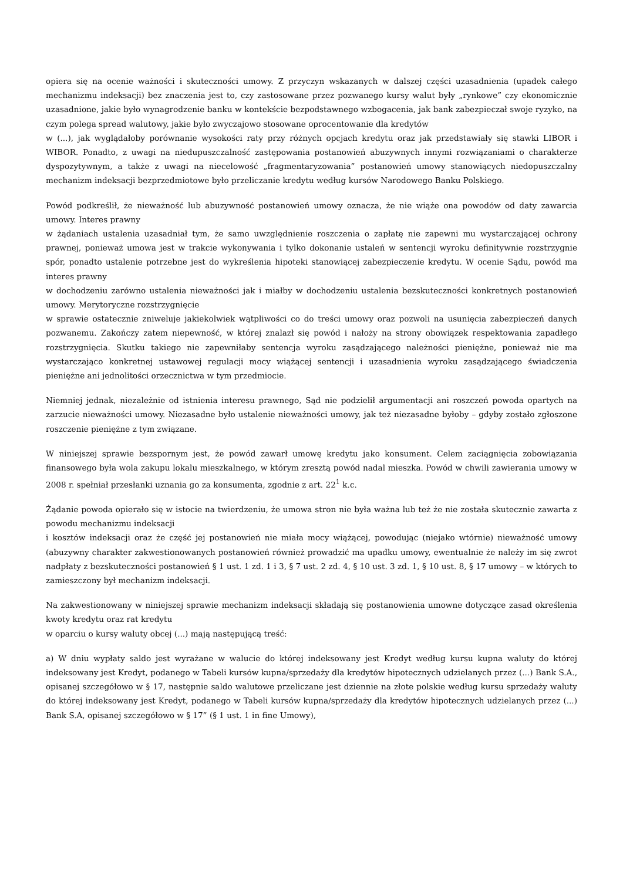opiera się na ocenie ważności i skuteczności umowy. Z przyczyn wskazanych w dalszej części uzasadnienia (upadek całego mechanizmu indeksacji) bez znaczenia jest to, czy zastosowane przez pozwanego kursy walut były „rynkowe” czy ekonomicznie uzasadnione, jakie było wynagrodzenie banku w kontekście bezpodstawnego wzbogacenia, jak bank zabezpieczał swoje ryzyko, na czym polega spread walutowy, jakie było zwyczajowo stosowane oprocentowanie dla kredytów
w (...), jak wyglądałoby porównanie wysokości raty przy różnych opcjach kredytu oraz jak przedstawiały się stawki LIBOR i WIBOR. Ponadto, z uwagi na niedupuszczalność zastępowania postanowień abuzywnych innymi rozwiązaniami o charakterze dyspozytywnym, a także z uwagi na niecelowość „fragmentaryzowania” postanowień umowy stanowiących niedopuszczalny mechanizm indeksacji bezprzedmiotowe było przeliczanie kredytu według kursów Narodowego Banku Polskiego.
Powód podkreślił, że nieważność lub abuzywność postanowień umowy oznacza, że nie wiąże ona powodów od daty zawarcia umowy. Interes prawny
w żądaniach ustalenia uzasadniał tym, że samo uwzględnienie roszczenia o zapłatę nie zapewni mu wystarczającej ochrony prawnej, ponieważ umowa jest w trakcie wykonywania i tylko dokonanie ustaleń w sentencji wyroku definitywnie rozstrzygnie spór, ponadto ustalenie potrzebne jest do wykreślenia hipoteki stanowiącej zabezpieczenie kredytu. W ocenie Sądu, powód ma interes prawny
w dochodzeniu zarówno ustalenia nieważności jak i miałby w dochodzeniu ustalenia bezskuteczności konkretnych postanowień umowy. Merytoryczne rozstrzygnięcie
w sprawie ostatecznie zniweluje jakiekolwiek wątpliwości co do treści umowy oraz pozwoli na usunięcia zabezpieczeń danych pozwanemu. Zakończy zatem niepewność, w której znalazł się powód i nałoży na strony obowiązek respektowania zapadłego rozstrzygnięcia. Skutku takiego nie zapewniłaby sentencja wyroku zasądzającego należności pieniężne, ponieważ nie ma wystarczająco konkretnej ustawowej regulacji mocy wiążącej sentencji i uzasadnienia wyroku zasądzającego świadczenia pieniężne ani jednolitości orzecznictwa w tym przedmiocie.
Niemniej jednak, niezależnie od istnienia interesu prawnego, Sąd nie podzielił argumentacji ani roszczeń powoda opartych na zarzucie nieważności umowy. Niezasadne było ustalenie nieważności umowy, jak też niezasadne byłoby – gdyby zostało zgłoszone roszczenie pieniężne z tym związane.
W niniejszej sprawie bezspornym jest, że powód zawarł umowę kredytu jako konsument. Celem zaciągnięcia zobowiązania finansowego była wola zakupu lokalu mieszkalnego, w którym zresztą powód nadal mieszka. Powód w chwili zawierania umowy w 2008 r. spełniał przesłanki uznania go za konsumenta, zgodnie z art. 22<sup>1</sup> k.c.
Żądanie powoda opierało się w istocie na twierdzeniu, że umowa stron nie była ważna lub też że nie została skutecznie zawarta z powodu mechanizmu indeksacji
i kosztów indeksacji oraz że część jej postanowień nie miała mocy wiążącej, powodując (niejako wtórnie) nieważność umowy (abuzywny charakter zakwestionowanych postanowień również prowadzić ma upadku umowy, ewentualnie że należy im się zwrot nadpłaty z bezskuteczności postanowień § 1 ust. 1 zd. 1 i 3, § 7 ust. 2 zd. 4, § 10 ust. 3 zd. 1, § 10 ust. 8, § 17 umowy – w których to zamieszczony był mechanizm indeksacji.
Na zakwestionowany w niniejszej sprawie mechanizm indeksacji składają się postanowienia umowne dotyczące zasad określenia kwoty kredytu oraz rat kredytu
w oparciu o kursy waluty obcej (...) mają następującą treść:
a) W dniu wypłaty saldo jest wyrażane w walucie do której indeksowany jest Kredyt według kursu kupna waluty do której indeksowany jest Kredyt, podanego w Tabeli kursów kupna/sprzedaży dla kredytów hipotecznych udzielanych przez (...) Bank S.A., opisanej szczegółowo w § 17, następnie saldo walutowe przeliczane jest dziennie na złote polskie według kursu sprzedaży waluty do której indeksowany jest Kredyt, podanego w Tabeli kursów kupna/sprzedaży dla kredytów hipotecznych udzielanych przez (...) Bank S.A, opisanej szczegółowo w § 17” (§ 1 ust. 1 in fine Umowy),